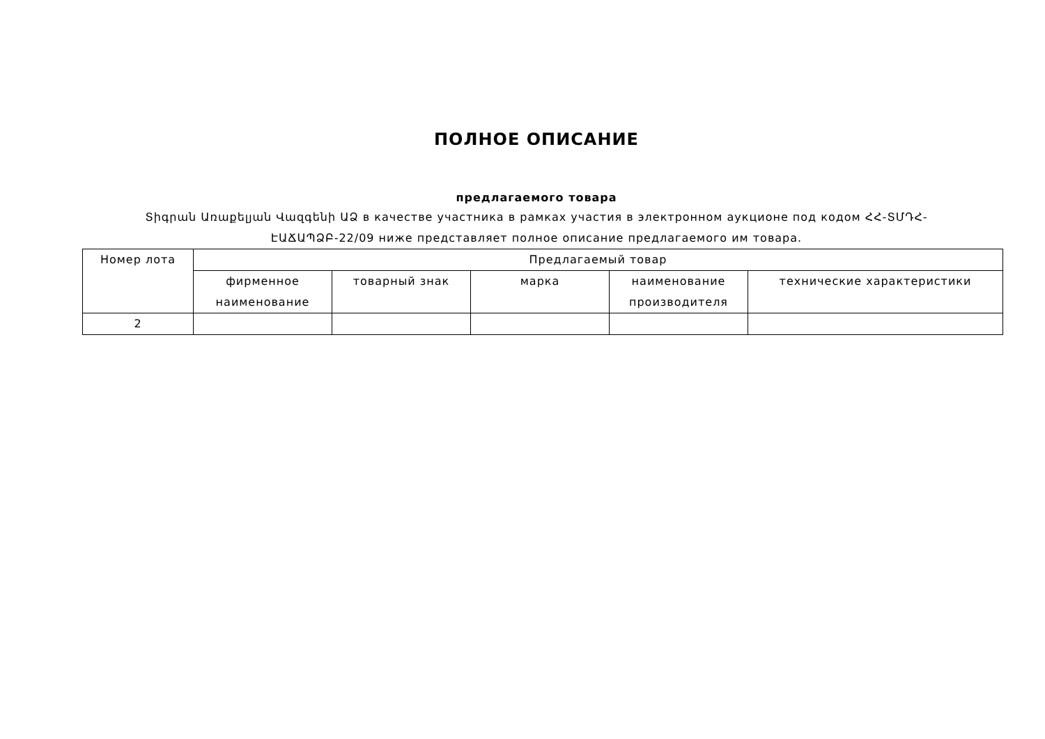ПОЛНОЕ ОПИСАНИЕ
предлагаемого товара
Տիգրան Առաքելյան Վազգենի ԱՁ в качестве участника в рамках участия в электронном аукционе под кодом ՀՀ-ՏՄԴՀ-ԷԱՃԱՊՁԲ-22/09 ниже представляет полное описание предлагаемого им товара.
| Номер лота | Предлагаемый товар | | | | |
| --- | --- | --- | --- | --- | --- |
| | фирменное наименование | товарный знак | марка | наименование производителя | технические характеристики |
| 2 | | | | | |